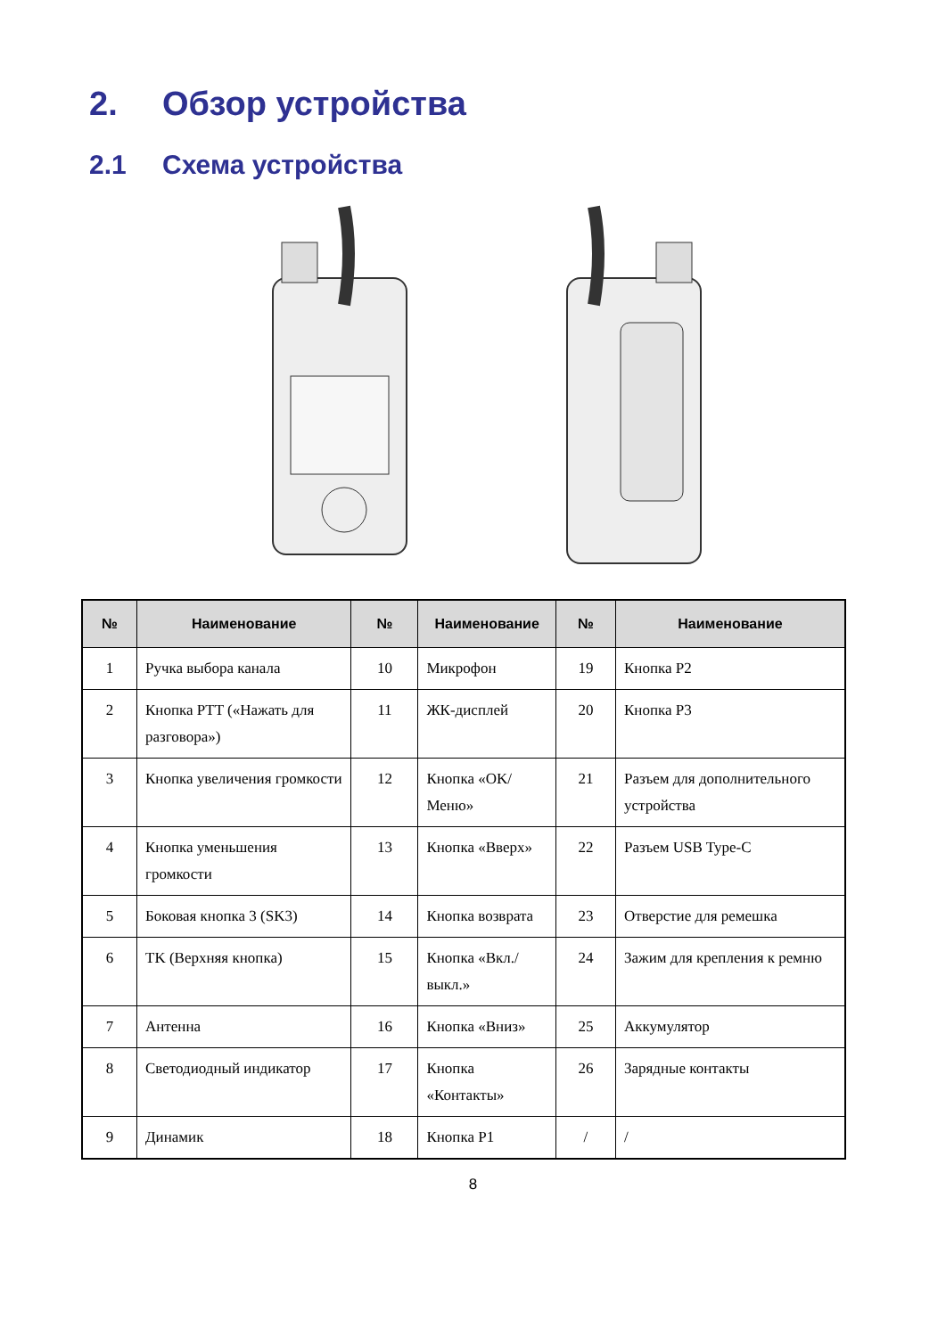2. Обзор устройства
2.1 Схема устройства
| № | Наименование | № | Наименование | № | Наименование |
| --- | --- | --- | --- | --- | --- |
| 1 | Ручка выбора канала | 10 | Микрофон | 19 | Кнопка P2 |
| 2 | Кнопка PTT («Нажать для разговора») | 11 | ЖК-дисплей | 20 | Кнопка P3 |
| 3 | Кнопка увеличения громкости | 12 | Кнопка «OK/Меню» | 21 | Разъем для дополнительного устройства |
| 4 | Кнопка уменьшения громкости | 13 | Кнопка «Вверх» | 22 | Разъем USB Type-C |
| 5 | Боковая кнопка 3 (SK3) | 14 | Кнопка возврата | 23 | Отверстие для ремешка |
| 6 | TK (Верхняя кнопка) | 15 | Кнопка «Вкл./выкл.» | 24 | Зажим для крепления к ремню |
| 7 | Антенна | 16 | Кнопка «Вниз» | 25 | Аккумулятор |
| 8 | Светодиодный индикатор | 17 | Кнопка «Контакты» | 26 | Зарядные контакты |
| 9 | Динамик | 18 | Кнопка P1 | / | / |
8